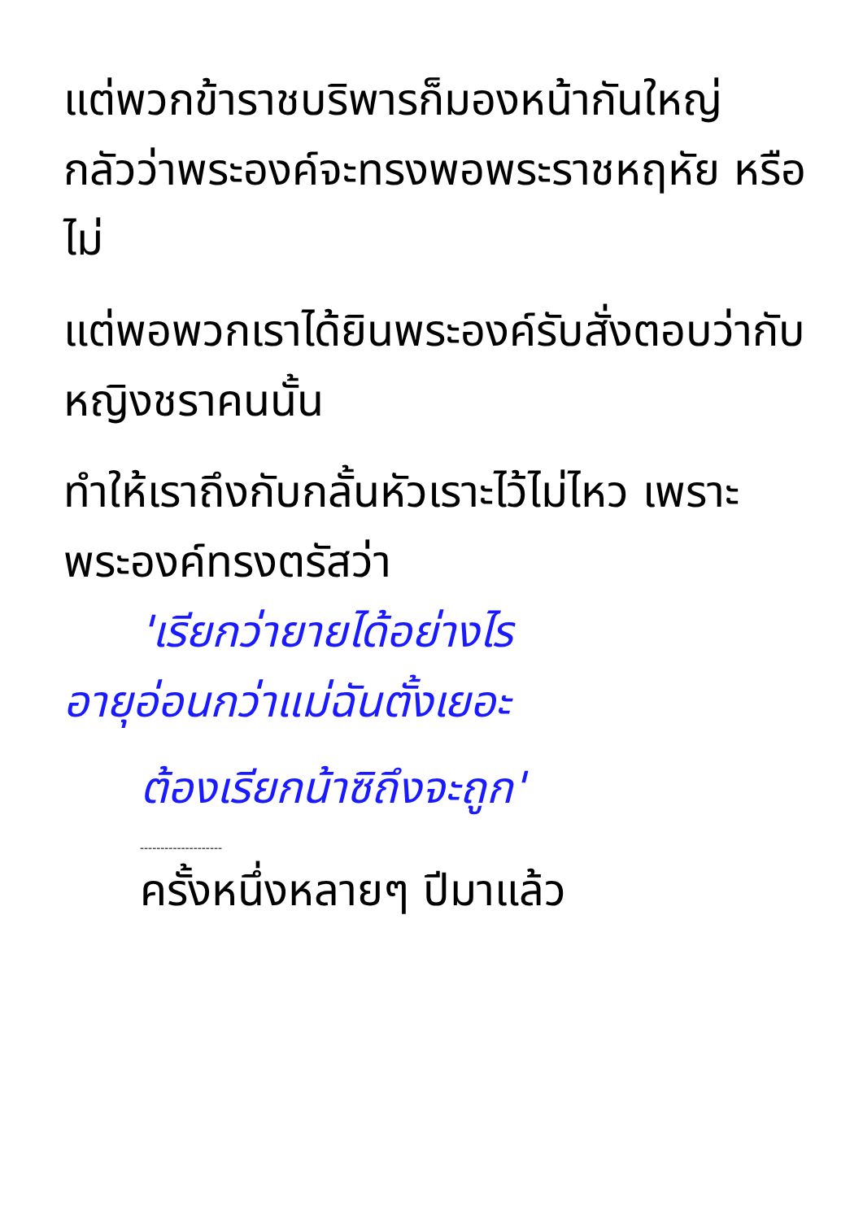แต่พวกข้าราชบริพารก็มองหน้ากันใหญ่
กลัวว่าพระองค์จะทรงพอพระราชหฤหัย หรือไม่
แต่พอพวกเราได้ยินพระองค์รับสั่งตอบว่ากับหญิงชราคนนั้น
ทำให้เราถึงกับกลั้นหัวเราะไว้ไม่ไหว เพราะพระองค์ทรงตรัสว่า
'เรียกว่ายายได้อย่างไร
อายุอ่อนกว่าแม่ฉันตั้งเยอะ
ต้องเรียกน้าซิถึงจะถูก'
--------------------
ครั้งหนึ่งหลายๆ ปีมาแล้ว